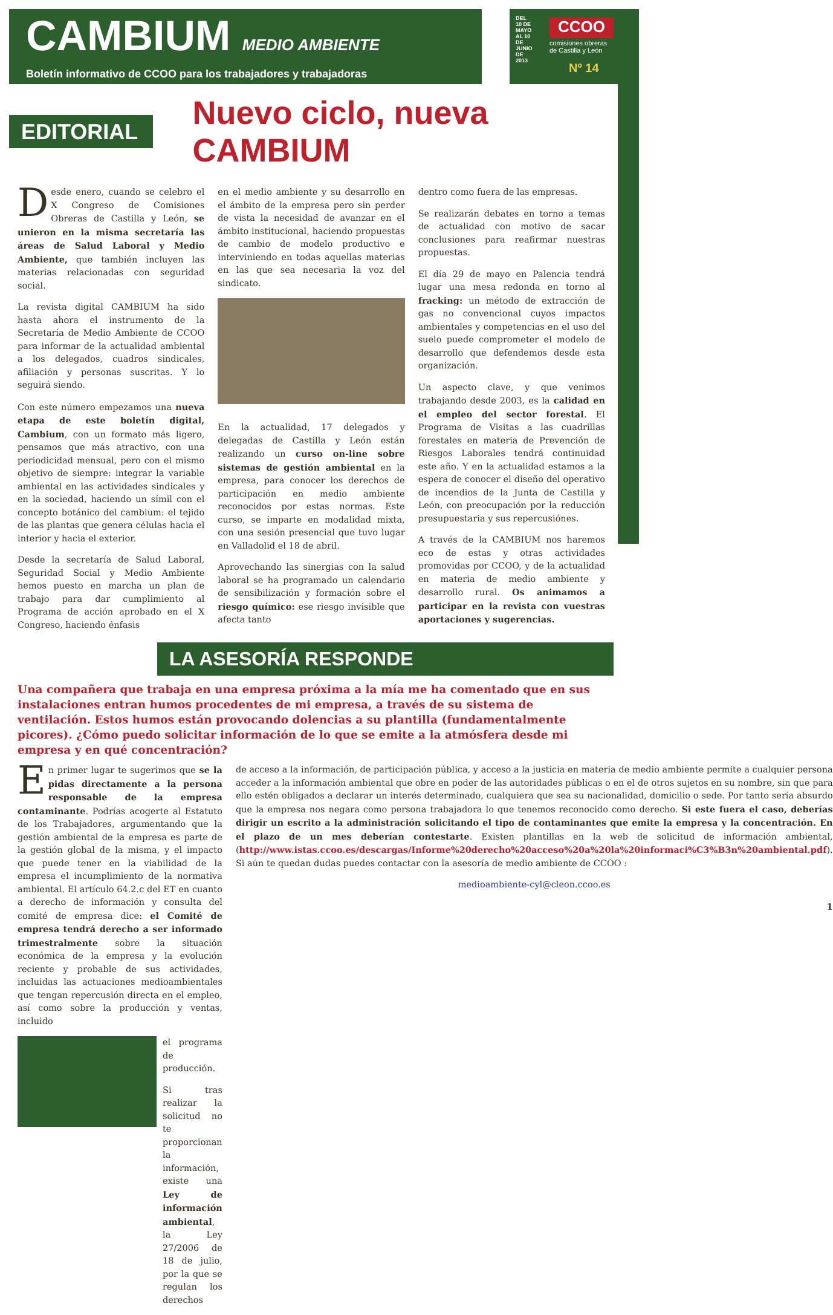CAMBIUM MEDIO AMBIENTE
Boletín informativo de CCOO para los trabajadores y trabajadoras
DEL 10 DE MAYO AL 10 DE JUNIO DE 2013
CCOO
comisiones obreras
de Castilla y León
Nº 14
EDITORIAL
Nuevo ciclo, nueva CAMBIUM
Desde enero, cuando se celebro el X Congreso de Comisiones Obreras de Castilla y León, se unieron en la misma secretaría las áreas de Salud Laboral y Medio Ambiente, que también incluyen las materias relacionadas con seguridad social.
La revista digital CAMBIUM ha sido hasta ahora el instrumento de la Secretaría de Medio Ambiente de CCOO para informar de la actualidad ambiental a los delegados, cuadros sindicales, afiliación y personas suscritas. Y lo seguirá siendo.
Con este número empezamos una nueva etapa de este boletín digital, Cambium, con un formato más ligero, pensamos que más atractivo, con una periodicidad mensual, pero con el mismo objetivo de siempre: integrar la variable ambiental en las actividades sindicales y en la sociedad, haciendo un símil con el concepto botánico del cambium: el tejido de las plantas que genera células hacia el interior y hacia el exterior.
Desde la secretaría de Salud Laboral, Seguridad Social y Medio Ambiente hemos puesto en marcha un plan de trabajo para dar cumplimiento al Programa de acción aprobado en el X Congreso, haciendo énfasis
en el medio ambiente y su desarrollo en el ámbito de la empresa pero sin perder de vista la necesidad de avanzar en el ámbito institucional, haciendo propuestas de cambio de modelo productivo e interviniendo en todas aquellas materias en las que sea necesaria la voz del sindicato.
En la actualidad, 17 delegados y delegadas de Castilla y León están realizando un curso on-line sobre sistemas de gestión ambiental en la empresa, para conocer los derechos de participación en medio ambiente reconocidos por estas normas. Este curso, se imparte en modalidad mixta, con una sesión presencial que tuvo lugar en Valladolid el 18 de abril.
Aprovechando las sinergias con la salud laboral se ha programado un calendario de sensibilización y formación sobre el riesgo químico: ese riesgo invisible que afecta tanto
dentro como fuera de las empresas.
Se realizarán debates en torno a temas de actualidad con motivo de sacar conclusiones para reafirmar nuestras propuestas.
El día 29 de mayo en Palencia tendrá lugar una mesa redonda en torno al fracking: un método de extracción de gas no convencional cuyos impactos ambientales y competencias en el uso del suelo puede comprometer el modelo de desarrollo que defendemos desde esta organización.
Un aspecto clave, y que venimos trabajando desde 2003, es la calidad en el empleo del sector forestal. El Programa de Visitas a las cuadrillas forestales en materia de Prevención de Riesgos Laborales tendrá continuidad este año. Y en la actualidad estamos a la espera de conocer el diseño del operativo de incendios de la Junta de Castilla y León, con preocupación por la reducción presupuestaria y sus repercusiónes.
A través de la CAMBIUM nos haremos eco de estas y otras actividades promovidas por CCOO, y de la actualidad en materia de medio ambiente y desarrollo rural. Os animamos a participar en la revista con vuestras aportaciones y sugerencias.
LA ASESORÍA RESPONDE
Una compañera que trabaja en una empresa próxima a la mía me ha comentado que en sus instalaciones entran humos procedentes de mi empresa, a través de su sistema de ventilación. Estos humos están provocando dolencias a su plantilla (fundamentalmente picores). ¿Cómo puedo solicitar información de lo que se emite a la atmósfera desde mi empresa y en qué concentración?
En primer lugar te sugerimos que se la pidas directamente a la persona responsable de la empresa contaminante. Podrías acogerte al Estatuto de los Trabajadores, argumentando que la gestión ambiental de la empresa es parte de la gestión global de la misma, y el impacto que puede tener en la viabilidad de la empresa el incumplimiento de la normativa ambiental. El artículo 64.2.c del ET en cuanto a derecho de información y consulta del comité de empresa dice: el Comité de empresa tendrá derecho a ser informado trimestralmente sobre la situación económica de la empresa y la evolución reciente y probable de sus actividades, incluidas las actuaciones medioambientales que tengan repercusión directa en el empleo, así como sobre la producción y ventas, incluido
el programa de producción.
Si tras realizar la solicitud no te proporcionan la información, existe una Ley de información ambiental, la Ley 27/2006 de 18 de julio, por la que se regulan los derechos
de acceso a la información, de participación pública, y acceso a la justicia en materia de medio ambiente permite a cualquier persona acceder a la información ambiental que obre en poder de las autoridades públicas o en el de otros sujetos en su nombre, sin que para ello estén obligados a declarar un interés determinado, cualquiera que sea su nacionalidad, domicilio o sede. Por tanto sería absurdo que la empresa nos negara como persona trabajadora lo que tenemos reconocido como derecho. Si este fuera el caso, deberías dirigir un escrito a la administración solicitando el tipo de contaminantes que emite la empresa y la concentración. En el plazo de un mes deberían contestarte. Existen plantillas en la web de solicitud de información ambiental, (http://www.istas.ccoo.es/descargas/Informe%20derecho%20acceso%20a%20la%20informaci%C3%B3n%20ambiental.pdf). Si aún te quedan dudas puedes contactar con la asesoría de medio ambiente de CCOO :
medioambiente-cyl@cleon.ccoo.es
1